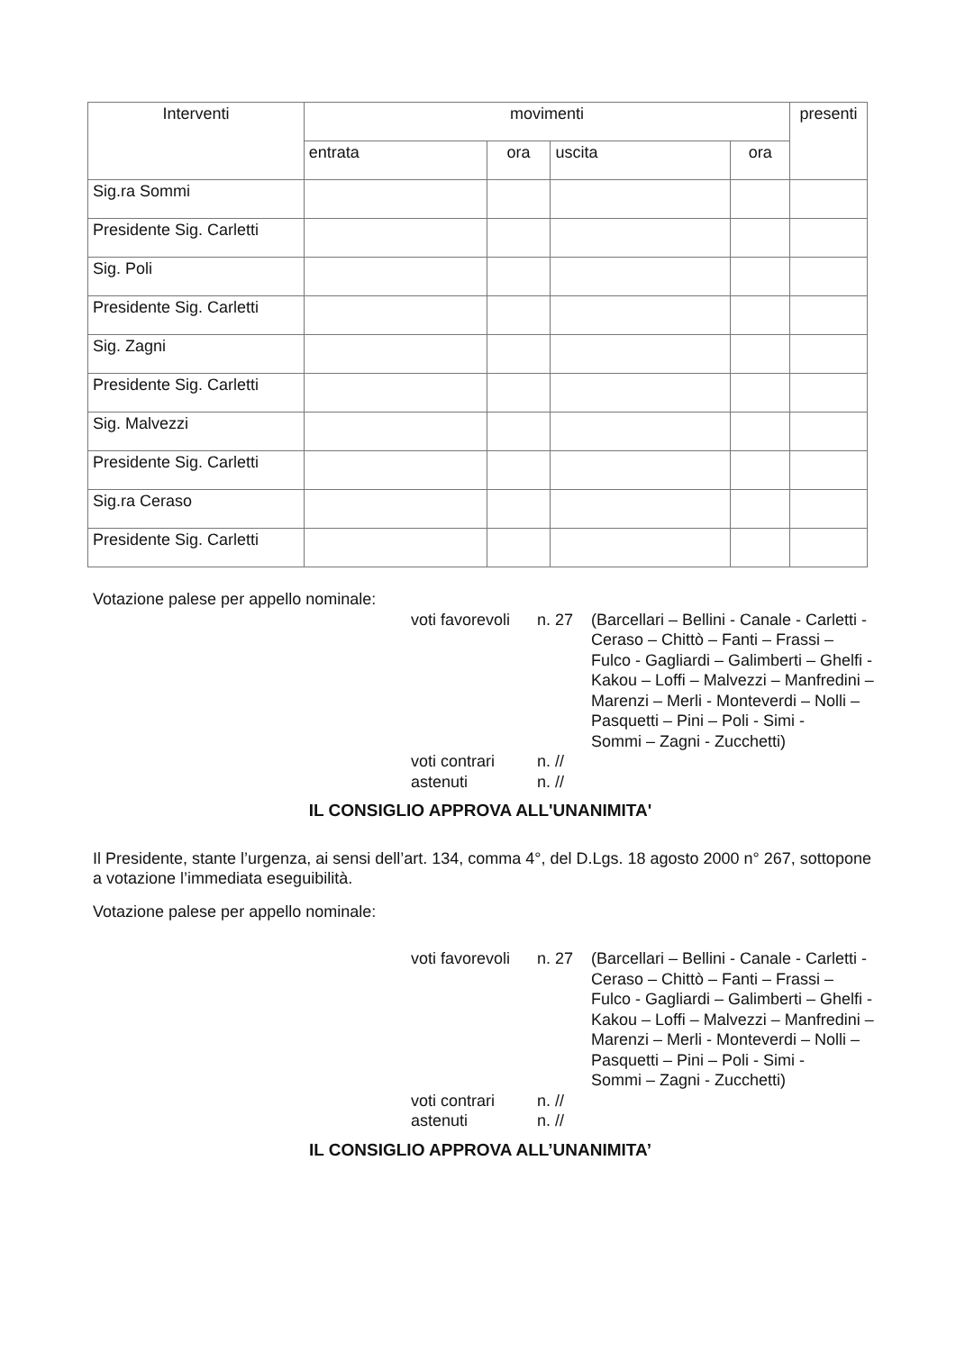| Interventi | movimenti | | | | presenti |
| --- | --- | --- | --- | --- | --- |
| | entrata | ora | uscita | ora | |
| Sig.ra Sommi | | | | | |
| Presidente Sig. Carletti | | | | | |
| Sig. Poli | | | | | |
| Presidente Sig. Carletti | | | | | |
| Sig. Zagni | | | | | |
| Presidente Sig. Carletti | | | | | |
| Sig. Malvezzi | | | | | |
| Presidente Sig. Carletti | | | | | |
| Sig.ra Ceraso | | | | | |
| Presidente Sig. Carletti | | | | | |
Votazione palese per appello nominale:
voti favorevoli
n. 27
(Barcellari – Bellini - Canale - Carletti -
Ceraso – Chittò – Fanti – Frassi –
Fulco - Gagliardi – Galimberti – Ghelfi -
Kakou – Loffi – Malvezzi – Manfredini –
Marenzi – Merli - Monteverdi – Nolli –
Pasquetti – Pini – Poli - Simi -
Sommi – Zagni - Zucchetti)
voti contrari
n. //
astenuti
n. //
IL CONSIGLIO APPROVA ALL'UNANIMITA'
Il Presidente, stante l’urgenza, ai sensi dell’art. 134, comma 4°, del D.Lgs. 18 agosto 2000 n° 267, sottopone a votazione l’immediata eseguibilità.
Votazione palese per appello nominale:
voti favorevoli
n. 27
(Barcellari – Bellini - Canale - Carletti -
Ceraso – Chittò – Fanti – Frassi –
Fulco - Gagliardi – Galimberti – Ghelfi -
Kakou – Loffi – Malvezzi – Manfredini –
Marenzi – Merli - Monteverdi – Nolli –
Pasquetti – Pini – Poli - Simi -
Sommi – Zagni - Zucchetti)
voti contrari
n. //
astenuti
n. //
IL CONSIGLIO APPROVA ALL’UNANIMITA’